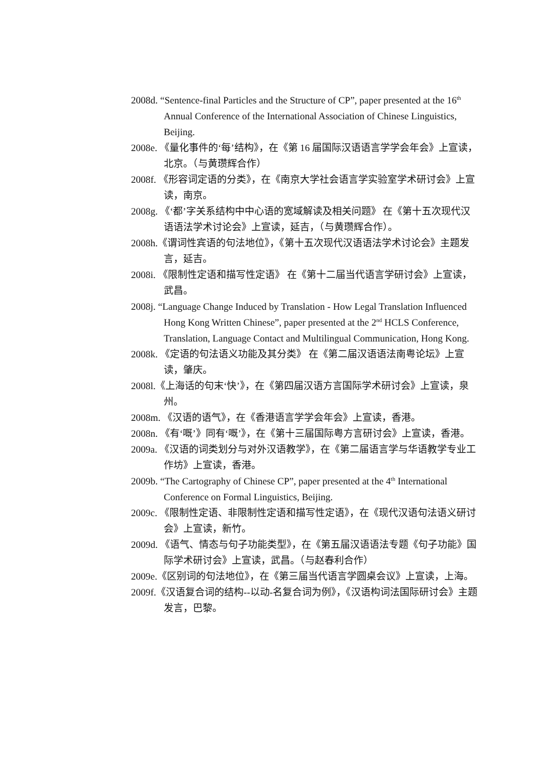2008d. “Sentence-final Particles and the Structure of CP”, paper presented at the 16<sup>th</sup> Annual Conference of the International Association of Chinese Linguistics, Beijing.
2008e. 《量化事件的‘每’结构》，在《第 16 届国际汉语语言学学会年会》上宣读，北京。（与黄瓒辉合作）
2008f. 《形容词定语的分类》，在《南京大学社会语言学实验室学术研讨会》上宣读，南京。
2008g. 《‘都’字关系结构中中心语的宽域解读及相关问题》 在《第十五次现代汉语语法学术讨论会》上宣读，延吉，（与黄瓒辉合作）。
2008h.《谓词性宾语的句法地位》，《第十五次现代汉语语法学术讨论会》主题发言，延吉。
2008i. 《限制性定语和描写性定语》 在《第十二届当代语言学研讨会》上宣读，武昌。
2008j. “Language Change Induced by Translation - How Legal Translation Influenced Hong Kong Written Chinese”, paper presented at the 2<sup>nd</sup> HCLS Conference, Translation, Language Contact and Multilingual Communication, Hong Kong.
2008k. 《定语的句法语义功能及其分类》 在《第二届汉语语法南粤论坛》上宣读，肇庆。
2008l.《上海话的句末‘快’》，在《第四届汉语方言国际学术研讨会》上宣读，泉州。
2008m. 《汉语的语气》，在《香港语言学学会年会》上宣读，香港。
2008n. 《有‘嘅’》同有‘嘅’》，在《第十三届国际粤方言研讨会》上宣读，香港。
2009a. 《汉语的词类划分与对外汉语教学》，在《第二届语言学与华语教学专业工作坊》上宣读，香港。
2009b. “The Cartography of Chinese CP”, paper presented at the 4<sup>th</sup> International Conference on Formal Linguistics, Beijing.
2009c. 《限制性定语、非限制性定语和描写性定语》，在《现代汉语句法语义研讨会》上宣读，新竹。
2009d. 《语气、情态与句子功能类型》，在《第五届汉语语法专题《句子功能》国际学术研讨会》上宣读，武昌。（与赵春利合作）
2009e.《区别词的句法地位》，在《第三届当代语言学圆桌会议》上宣读，上海。
2009f.《汉语复合词的结构--以动-名复合词为例》，《汉语构词法国际研讨会》主题发言，巴黎。